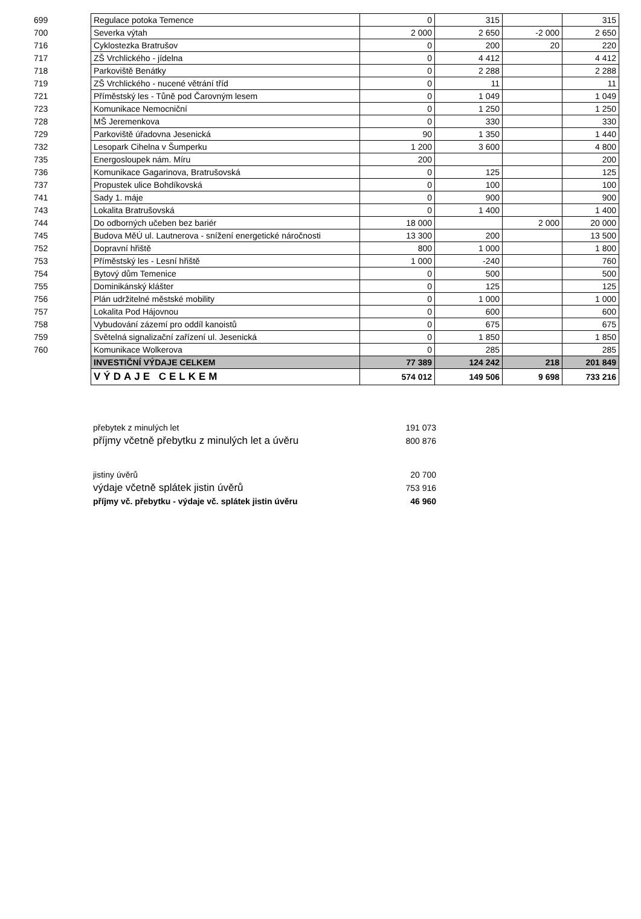| 699 | Regulace potoka Temence | 0 | 315 | | 315 |
| 700 | Severka výtah | 2 000 | 2 650 | -2 000 | 2 650 |
| 716 | Cyklostezka Bratrušov | 0 | 200 | 20 | 220 |
| 717 | ZŠ Vrchlického - jídelna | 0 | 4 412 | | 4 412 |
| 718 | Parkoviště Benátky | 0 | 2 288 | | 2 288 |
| 719 | ZŠ Vrchlického - nucené větrání tříd | 0 | 11 | | 11 |
| 721 | Příměstský les - Tůně pod Čarovným lesem | 0 | 1 049 | | 1 049 |
| 723 | Komunikace Nemocniční | 0 | 1 250 | | 1 250 |
| 728 | MŠ Jeremenkova | 0 | 330 | | 330 |
| 729 | Parkoviště úřadovna Jesenická | 90 | 1 350 | | 1 440 |
| 732 | Lesopark Cihelna v Šumperku | 1 200 | 3 600 | | 4 800 |
| 735 | Energosloupek nám. Míru | 200 | | | 200 |
| 736 | Komunikace Gagarinova, Bratrušovská | 0 | 125 | | 125 |
| 737 | Propustek ulice Bohdíkovská | 0 | 100 | | 100 |
| 741 | Sady 1. máje | 0 | 900 | | 900 |
| 743 | Lokalita Bratrušovská | 0 | 1 400 | | 1 400 |
| 744 | Do odborných učeben bez bariér | 18 000 | | 2 000 | 20 000 |
| 745 | Budova MěÚ ul. Lautnerova - snížení energetické náročnosti | 13 300 | 200 | | 13 500 |
| 752 | Dopravní hřiště | 800 | 1 000 | | 1 800 |
| 753 | Příměstský les - Lesní hřiště | 1 000 | -240 | | 760 |
| 754 | Bytový dům Temenice | 0 | 500 | | 500 |
| 755 | Dominikánský klášter | 0 | 125 | | 125 |
| 756 | Plán udržitelné městské mobility | 0 | 1 000 | | 1 000 |
| 757 | Lokalita Pod Hájovnou | 0 | 600 | | 600 |
| 758 | Vybudování zázemí pro oddíl kanoistů | 0 | 675 | | 675 |
| 759 | Světelná signalizační zařízení ul. Jesenická | 0 | 1 850 | | 1 850 |
| 760 | Komunikace Wolkerova | 0 | 285 | | 285 |
| | INVESTIČNÍ VÝDAJE CELKEM | 77 389 | 124 242 | 218 | 201 849 |
| | VÝDAJE CELKEM | 574 012 | 149 506 | 9 698 | 733 216 |
| přebytek z minulých let | 191 073 |
| příjmy včetně přebytku z minulých let a úvěru | 800 876 |
| jistiny úvěrů | 20 700 |
| výdaje včetně splátek jistin úvěrů | 753 916 |
| příjmy vč. přebytku - výdaje vč. splátek jistin úvěru | 46 960 |